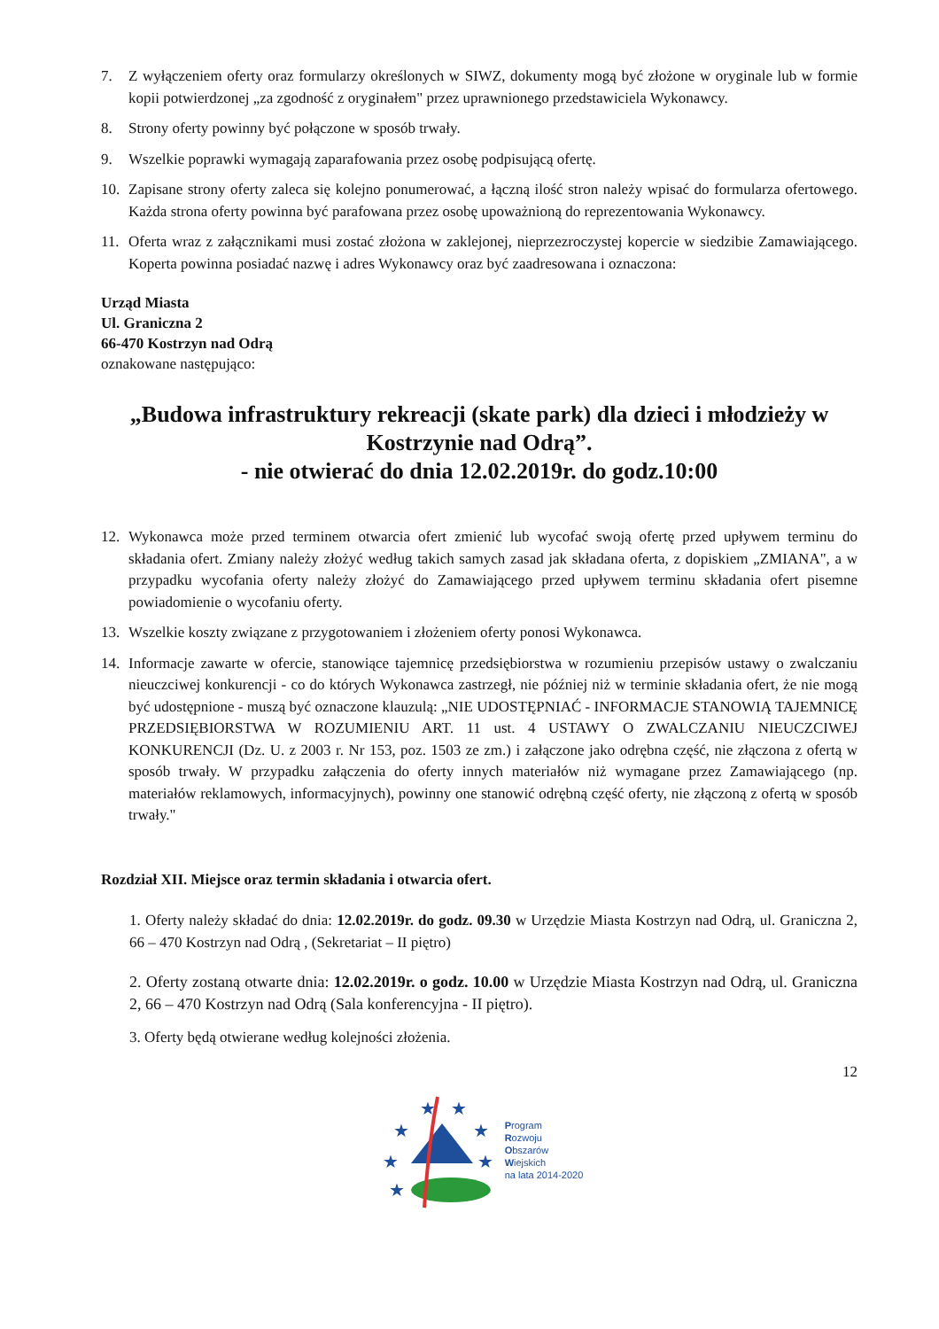7. Z wyłączeniem oferty oraz formularzy określonych w SIWZ, dokumenty mogą być złożone w oryginale lub w formie kopii potwierdzonej „za zgodność z oryginałem" przez uprawnionego przedstawiciela Wykonawcy.
8. Strony oferty powinny być połączone w sposób trwały.
9. Wszelkie poprawki wymagają zaparafowania przez osobę podpisującą ofertę.
10. Zapisane strony oferty zaleca się kolejno ponumerować, a łączną ilość stron należy wpisać do formularza ofertowego. Każda strona oferty powinna być parafowana przez osobę upoważnioną do reprezentowania Wykonawcy.
11. Oferta wraz z załącznikami musi zostać złożona w zaklejonej, nieprzezroczystej kopercie w siedzibie Zamawiającego. Koperta powinna posiadać nazwę i adres Wykonawcy oraz być zaadresowana i oznaczona:
Urząd Miasta
Ul. Graniczna 2
66-470 Kostrzyn nad Odrą
oznakowane następująco:
„Budowa infrastruktury rekreacji (skate park) dla dzieci i młodzieży w Kostrzynie nad Odrą”.
- nie otwierać do dnia 12.02.2019r. do godz.10:00
12. Wykonawca może przed terminem otwarcia ofert zmienić lub wycofać swoją ofertę przed upływem terminu do składania ofert. Zmiany należy złożyć według takich samych zasad jak składana oferta, z dopiskiem „ZMIANA", a w przypadku wycofania oferty należy złożyć do Zamawiającego przed upływem terminu składania ofert pisemne powiadomienie o wycofaniu oferty.
13. Wszelkie koszty związane z przygotowaniem i złożeniem oferty ponosi Wykonawca.
14. Informacje zawarte w ofercie, stanowiące tajemnicę przedsiębiorstwa w rozumieniu przepisów ustawy o zwalczaniu nieuczciwej konkurencji - co do których Wykonawca zastrzegł, nie później niż w terminie składania ofert, że nie mogą być udostępnione - muszą być oznaczone klauzulą: „NIE UDOSTĘPNIAĆ - INFORMACJE STANOWIĄ TAJEMNICĘ PRZEDSIĘBIORSTWA W ROZUMIENIU ART. 11 ust. 4 USTAWY O ZWALCZANIU NIEUCZCIWEJ KONKURENCJI (Dz. U. z 2003 r. Nr 153, poz. 1503 ze zm.) i załączone jako odrębna część, nie złączona z ofertą w sposób trwały. W przypadku załączenia do oferty innych materiałów niż wymagane przez Zamawiającego (np. materiałów reklamowych, informacyjnych), powinny one stanowić odrębną część oferty, nie złączoną z ofertą w sposób trwały."
Rozdział XII. Miejsce oraz termin składania i otwarcia ofert.
1. Oferty należy składać do dnia: 12.02.2019r. do godz. 09.30 w Urzędzie Miasta Kostrzyn nad Odrą, ul. Graniczna 2, 66 – 470 Kostrzyn nad Odrą , (Sekretariat – II piętro)
2. Oferty zostaną otwarte dnia: 12.02.2019r. o godz. 10.00 w Urzędzie Miasta Kostrzyn nad Odrą, ul. Graniczna 2, 66 – 470 Kostrzyn nad Odrą (Sala konferencyjna - II piętro).
3. Oferty będą otwierane według kolejności złożenia.
12
★
★
★
★
★
★
★
Program
Rozwoju
Obszarów
Wiejskich
na lata 2014-2020